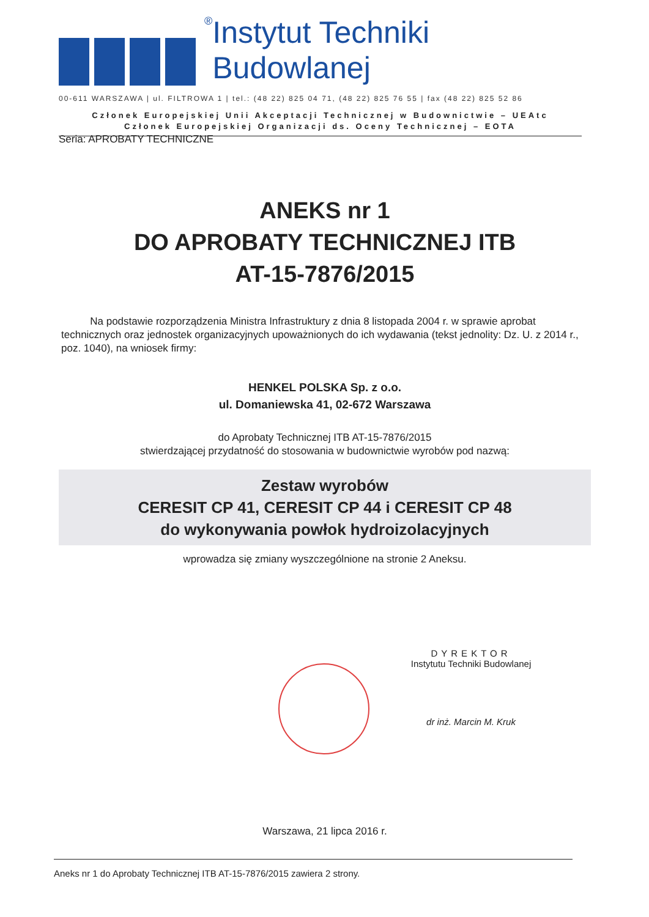® Instytut Techniki Budowlanej
00-611 WARSZAWA | ul. FILTROWA 1 | tel.: (48 22) 825 04 71, (48 22) 825 76 55 | fax (48 22) 825 52 86
Członek Europejskiej Unii Akceptacji Technicznej w Budownictwie – UEAtc
Członek Europejskiej Organizacji ds. Oceny Technicznej – EOTA
Seria: APROBATY TECHNICZNE
ANEKS nr 1
DO APROBATY TECHNICZNEJ ITB
AT-15-7876/2015
Na podstawie rozporządzenia Ministra Infrastruktury z dnia 8 listopada 2004 r. w sprawie aprobat technicznych oraz jednostek organizacyjnych upoważnionych do ich wydawania (tekst jednolity: Dz. U. z 2014 r., poz. 1040), na wniosek firmy:
HENKEL POLSKA Sp. z o.o.
ul. Domaniewska 41, 02-672 Warszawa
do Aprobaty Technicznej ITB AT-15-7876/2015
stwierdzającej przydatność do stosowania w budownictwie wyrobów pod nazwą:
Zestaw wyrobów
CERESIT CP 41, CERESIT CP 44 i CERESIT CP 48
do wykonywania powłok hydroizolacyjnych
wprowadza się zmiany wyszczególnione na stronie 2 Aneksu.
DYREKTOR
Instytutu Techniki Budowlanej
dr inż. Marcin M. Kruk
Warszawa, 21 lipca 2016 r.
Aneks nr 1 do Aprobaty Technicznej ITB AT-15-7876/2015 zawiera 2 strony.